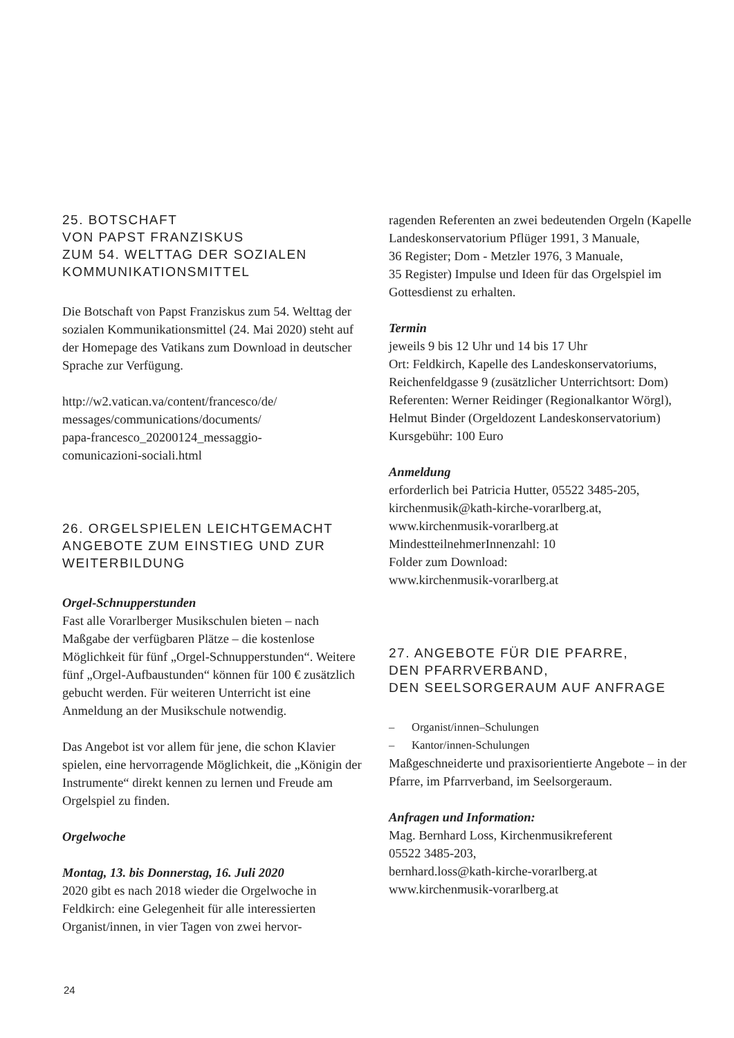25. BOTSCHAFT
VON PAPST FRANZISKUS
ZUM 54. WELTTAG DER SOZIALEN
KOMMUNIKATIONSMITTEL
Die Botschaft von Papst Franziskus zum 54. Welttag der sozialen Kommunikationsmittel (24. Mai 2020) steht auf der Homepage des Vatikans zum Download in deutscher Sprache zur Verfügung.
http://w2.vatican.va/content/francesco/de/
messages/communications/documents/
papa-francesco_20200124_messaggio-
comunicazioni-sociali.html
26. ORGELSPIELEN LEICHTGEMACHT
ANGEBOTE ZUM EINSTIEG UND ZUR
WEITERBILDUNG
Orgel-Schnupperstunden
Fast alle Vorarlberger Musikschulen bieten – nach Maßgabe der verfügbaren Plätze – die kostenlose Möglichkeit für fünf „Orgel-Schnupperstunden“. Weitere fünf „Orgel-Aufbaustunden“ können für 100 € zusätzlich gebucht werden. Für weiteren Unterricht ist eine Anmeldung an der Musikschule notwendig.
Das Angebot ist vor allem für jene, die schon Klavier spielen, eine hervorragende Möglichkeit, die „Königin der Instrumente“ direkt kennen zu lernen und Freude am Orgelspiel zu finden.
Orgelwoche
Montag, 13. bis Donnerstag, 16. Juli 2020
2020 gibt es nach 2018 wieder die Orgelwoche in Feldkirch: eine Gelegenheit für alle interessierten Organist/innen, in vier Tagen von zwei hervor-
ragenden Referenten an zwei bedeutenden Orgeln (Kapelle Landeskonservatorium Pflüger 1991, 3 Manuale,
36 Register; Dom - Metzler 1976, 3 Manuale,
35 Register) Impulse und Ideen für das Orgelspiel im Gottesdienst zu erhalten.
Termin
jeweils 9 bis 12 Uhr und 14 bis 17 Uhr
Ort: Feldkirch, Kapelle des Landeskonservatoriums, Reichenfeldgasse 9 (zusätzlicher Unterrichtsort: Dom)
Referenten: Werner Reidinger (Regionalkantor Wörgl), Helmut Binder (Orgeldozent Landeskonservatorium)
Kursgebühr: 100 Euro
Anmeldung
erforderlich bei Patricia Hutter, 05522 3485-205,
kirchenmusik@kath-kirche-vorarlberg.at,
www.kirchenmusik-vorarlberg.at
MindestteilnehmerInnenzahl: 10
Folder zum Download:
www.kirchenmusik-vorarlberg.at
27. ANGEBOTE FÜR DIE PFARRE,
DEN PFARRVERBAND,
DEN SEELSORGERAUM AUF ANFRAGE
– Organist/innen–Schulungen
– Kantor/innen-Schulungen
Maßgeschneiderte und praxisorientierte Angebote – in der Pfarre, im Pfarrverband, im Seelsorgeraum.
Anfragen und Information:
Mag. Bernhard Loss, Kirchenmusikreferent
05522 3485-203,
bernhard.loss@kath-kirche-vorarlberg.at
www.kirchenmusik-vorarlberg.at
24